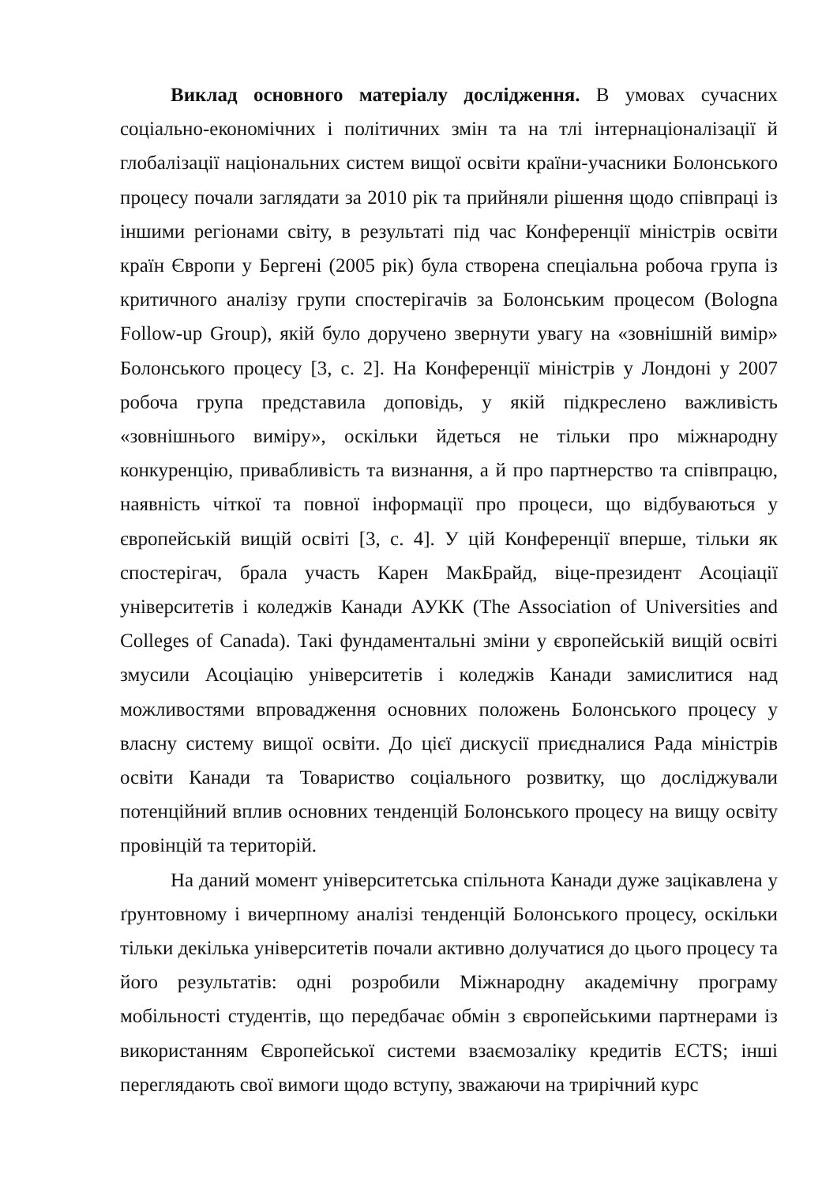Виклад основного матеріалу дослідження. В умовах сучасних соціально-економічних і політичних змін та на тлі інтернаціоналізації й глобалізації національних систем вищої освіти країни-учасники Болонського процесу почали заглядати за 2010 рік та прийняли рішення щодо співпраці із іншими регіонами світу, в результаті під час Конференції міністрів освіти країн Європи у Бергені (2005 рік) була створена спеціальна робоча група із критичного аналізу групи спостерігачів за Болонським процесом (Bologna Follow-up Group), якій було доручено звернути увагу на «зовнішній вимір» Болонського процесу [3, с. 2]. На Конференції міністрів у Лондоні у 2007 робоча група представила доповідь, у якій підкреслено важливість «зовнішнього виміру», оскільки йдеться не тільки про міжнародну конкуренцію, привабливість та визнання, а й про партнерство та співпрацю, наявність чіткої та повної інформації про процеси, що відбуваються у європейській вищій освіті [3, с. 4]. У цій Конференції вперше, тільки як спостерігач, брала участь Карен МакБрайд, віце-президент Асоціації університетів і коледжів Канади АУКК (The Association of Universities and Colleges of Canada). Такі фундаментальні зміни у європейській вищій освіті змусили Асоціацію університетів і коледжів Канади замислитися над можливостями впровадження основних положень Болонського процесу у власну систему вищої освіти. До цієї дискусії приєдналися Рада міністрів освіти Канади та Товариство соціального розвитку, що досліджували потенційний вплив основних тенденцій Болонського процесу на вищу освіту провінцій та територій.
На даний момент університетська спільнота Канади дуже зацікавлена у ґрунтовному і вичерпному аналізі тенденцій Болонського процесу, оскільки тільки декілька університетів почали активно долучатися до цього процесу та його результатів: одні розробили Міжнародну академічну програму мобільності студентів, що передбачає обмін з європейськими партнерами із використанням Європейської системи взаємозаліку кредитів ECTS; інші переглядають свої вимоги щодо вступу, зважаючи на трирічний курс